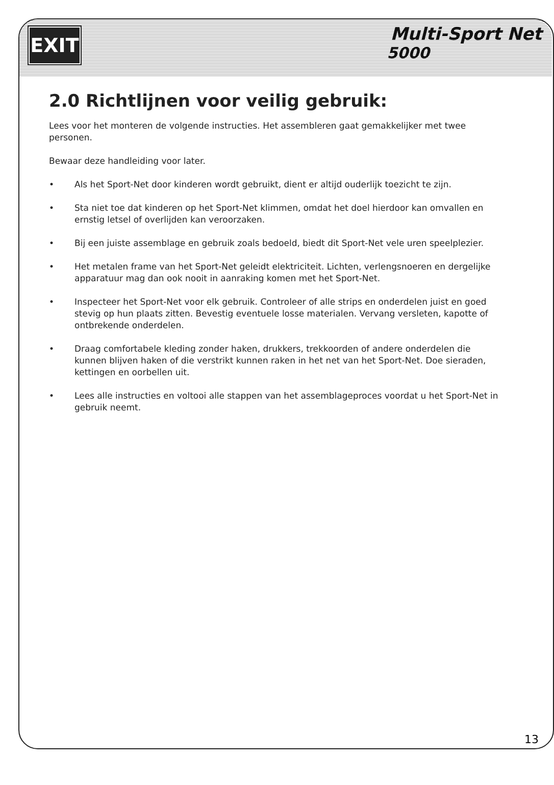EXIT
Multi-Sport Net
5000
2.0 Richtlijnen voor veilig gebruik:
Lees voor het monteren de volgende instructies. Het assembleren gaat gemakkelijker met twee personen.
Bewaar deze handleiding voor later.
• Als het Sport-Net door kinderen wordt gebruikt, dient er altijd ouderlijk toezicht te zijn.
• Sta niet toe dat kinderen op het Sport-Net klimmen, omdat het doel hierdoor kan omvallen en ernstig letsel of overlijden kan veroorzaken.
• Bij een juiste assemblage en gebruik zoals bedoeld, biedt dit Sport-Net vele uren speelplezier.
• Het metalen frame van het Sport-Net geleidt elektriciteit. Lichten, verlengsnoeren en dergelijke apparatuur mag dan ook nooit in aanraking komen met het Sport-Net.
• Inspecteer het Sport-Net voor elk gebruik. Controleer of alle strips en onderdelen juist en goed stevig op hun plaats zitten. Bevestig eventuele losse materialen. Vervang versleten, kapotte of ontbrekende onderdelen.
• Draag comfortabele kleding zonder haken, drukkers, trekkoorden of andere onderdelen die kunnen blijven haken of die verstrikt kunnen raken in het net van het Sport-Net. Doe sieraden, kettingen en oorbellen uit.
• Lees alle instructies en voltooi alle stappen van het assemblageproces voordat u het Sport-Net in gebruik neemt.
13